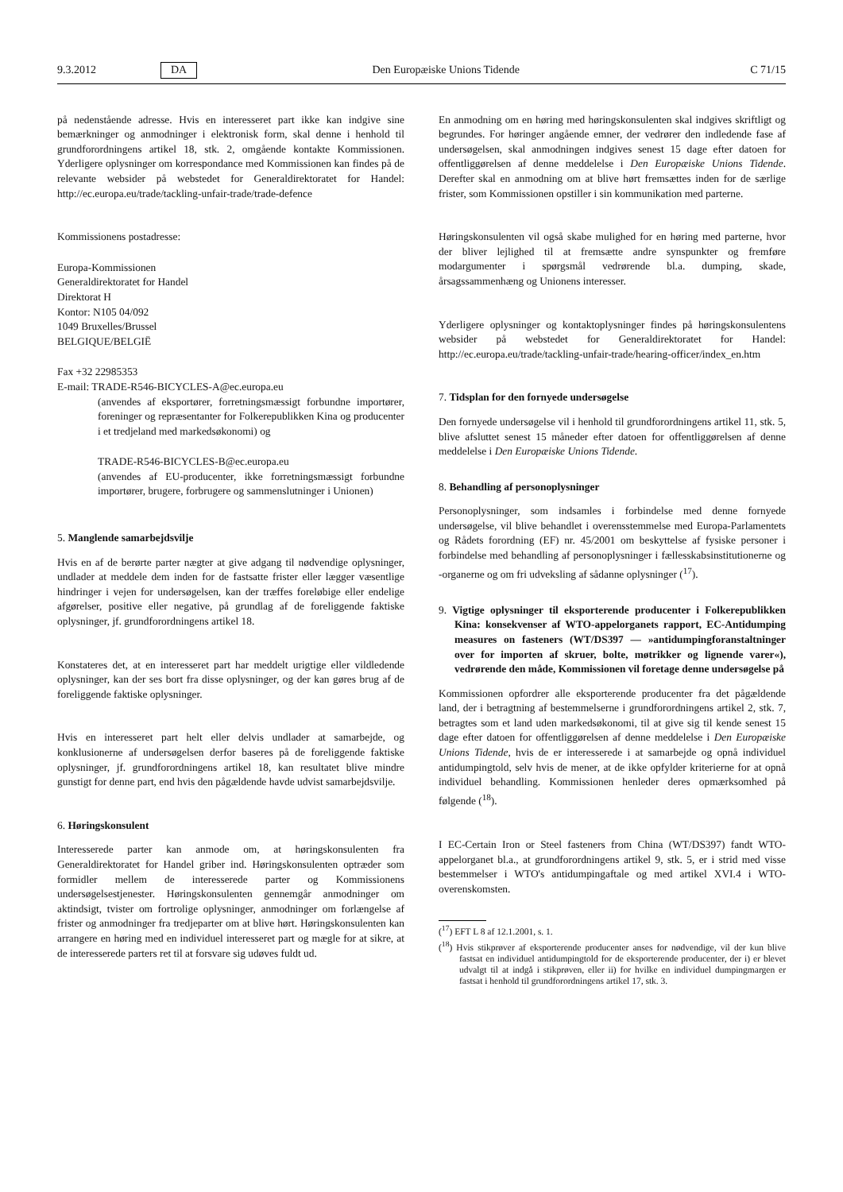9.3.2012 DA Den Europæiske Unions Tidende C 71/15
på nedenstående adresse. Hvis en interesseret part ikke kan indgive sine bemærkninger og anmodninger i elektronisk form, skal denne i henhold til grundforordningens artikel 18, stk. 2, omgående kontakte Kommissionen. Yderligere oplysninger om korrespondance med Kommissionen kan findes på de relevante websider på webstedet for Generaldirektoratet for Handel: http://ec.europa.eu/trade/tackling-unfair-trade/trade-defence
Kommissionens postadresse:
Europa-Kommissionen
Generaldirektoratet for Handel
Direktorat H
Kontor: N105 04/092
1049 Bruxelles/Brussel
BELGIQUE/BELGIË
Fax +32 22985353
E-mail: TRADE-R546-BICYCLES-A@ec.europa.eu
(anvendes af eksportører, forretningsmæssigt forbundne importører, foreninger og repræsentanter for Folkerepublikken Kina og producenter i et tredjeland med markedsøkonomi) og
TRADE-R546-BICYCLES-B@ec.europa.eu
(anvendes af EU-producenter, ikke forretningsmæssigt forbundne importører, brugere, forbrugere og sammenslutninger i Unionen)
5. Manglende samarbejdsvilje
Hvis en af de berørte parter nægter at give adgang til nødvendige oplysninger, undlader at meddele dem inden for de fastsatte frister eller lægger væsentlige hindringer i vejen for undersøgelsen, kan der træffes foreløbige eller endelige afgørelser, positive eller negative, på grundlag af de foreliggende faktiske oplysninger, jf. grundforordningens artikel 18.
Konstateres det, at en interesseret part har meddelt urigtige eller vildledende oplysninger, kan der ses bort fra disse oplysninger, og der kan gøres brug af de foreliggende faktiske oplysninger.
Hvis en interesseret part helt eller delvis undlader at samarbejde, og konklusionerne af undersøgelsen derfor baseres på de foreliggende faktiske oplysninger, jf. grundforordningens artikel 18, kan resultatet blive mindre gunstigt for denne part, end hvis den pågældende havde udvist samarbejdsvilje.
6. Høringskonsulent
Interesserede parter kan anmode om, at høringskonsulenten fra Generaldirektoratet for Handel griber ind. Høringskonsulenten optræder som formidler mellem de interesserede parter og Kommissionens undersøgelsestjenester. Høringskonsulenten gennemgår anmodninger om aktindsigt, tvister om fortrolige oplysninger, anmodninger om forlængelse af frister og anmodninger fra tredjeparter om at blive hørt. Høringskonsulenten kan arrangere en høring med en individuel interesseret part og mægle for at sikre, at de interesserede parters ret til at forsvare sig udøves fuldt ud.
En anmodning om en høring med høringskonsulenten skal indgives skriftligt og begrundes. For høringer angående emner, der vedrører den indledende fase af undersøgelsen, skal anmodningen indgives senest 15 dage efter datoen for offentliggørelsen af denne meddelelse i Den Europæiske Unions Tidende. Derefter skal en anmodning om at blive hørt fremsættes inden for de særlige frister, som Kommissionen opstiller i sin kommunikation med parterne.
Høringskonsulenten vil også skabe mulighed for en høring med parterne, hvor der bliver lejlighed til at fremsætte andre synspunkter og fremføre modargumenter i spørgsmål vedrørende bl.a. dumping, skade, årsagssammenhæng og Unionens interesser.
Yderligere oplysninger og kontaktoplysninger findes på høringskonsulentens websider på webstedet for Generaldirektoratet for Handel: http://ec.europa.eu/trade/tackling-unfair-trade/hearing-officer/index_en.htm
7. Tidsplan for den fornyede undersøgelse
Den fornyede undersøgelse vil i henhold til grundforordningens artikel 11, stk. 5, blive afsluttet senest 15 måneder efter datoen for offentliggørelsen af denne meddelelse i Den Europæiske Unions Tidende.
8. Behandling af personoplysninger
Personoplysninger, som indsamles i forbindelse med denne fornyede undersøgelse, vil blive behandlet i overensstemmelse med Europa-Parlamentets og Rådets forordning (EF) nr. 45/2001 om beskyttelse af fysiske personer i forbindelse med behandling af personoplysninger i fællesskabsinstitutionerne og -organerne og om fri udveksling af sådanne oplysninger (<sup>17</sup>).
9. Vigtige oplysninger til eksporterende producenter i Folkerepublikken Kina: konsekvenser af WTO-appelorganets rapport, EC-Antidumping measures on fasteners (WT/DS397 — »antidumpingforanstaltninger over for importen af skruer, bolte, møtrikker og lignende varer«), vedrørende den måde, Kommissionen vil foretage denne undersøgelse på
Kommissionen opfordrer alle eksporterende producenter fra det pågældende land, der i betragtning af bestemmelserne i grundforordningens artikel 2, stk. 7, betragtes som et land uden markedsøkonomi, til at give sig til kende senest 15 dage efter datoen for offentliggørelsen af denne meddelelse i Den Europæiske Unions Tidende, hvis de er interesserede i at samarbejde og opnå individuel antidumpingtold, selv hvis de mener, at de ikke opfylder kriterierne for at opnå individuel behandling. Kommissionen henleder deres opmærksomhed på følgende (<sup>18</sup>).
I EC-Certain Iron or Steel fasteners from China (WT/DS397) fandt WTO-appelorganet bl.a., at grundforordningens artikel 9, stk. 5, er i strid med visse bestemmelser i WTO's antidumpingaftale og med artikel XVI.4 i WTO-overenskomsten.
(<sup>17</sup>) EFT L 8 af 12.1.2001, s. 1.
(<sup>18</sup>) Hvis stikprøver af eksporterende producenter anses for nødvendige, vil der kun blive fastsat en individuel antidumpingtold for de eksporterende producenter, der i) er blevet udvalgt til at indgå i stikprøven, eller ii) for hvilke en individuel dumpingmargen er fastsat i henhold til grundforordningens artikel 17, stk. 3.